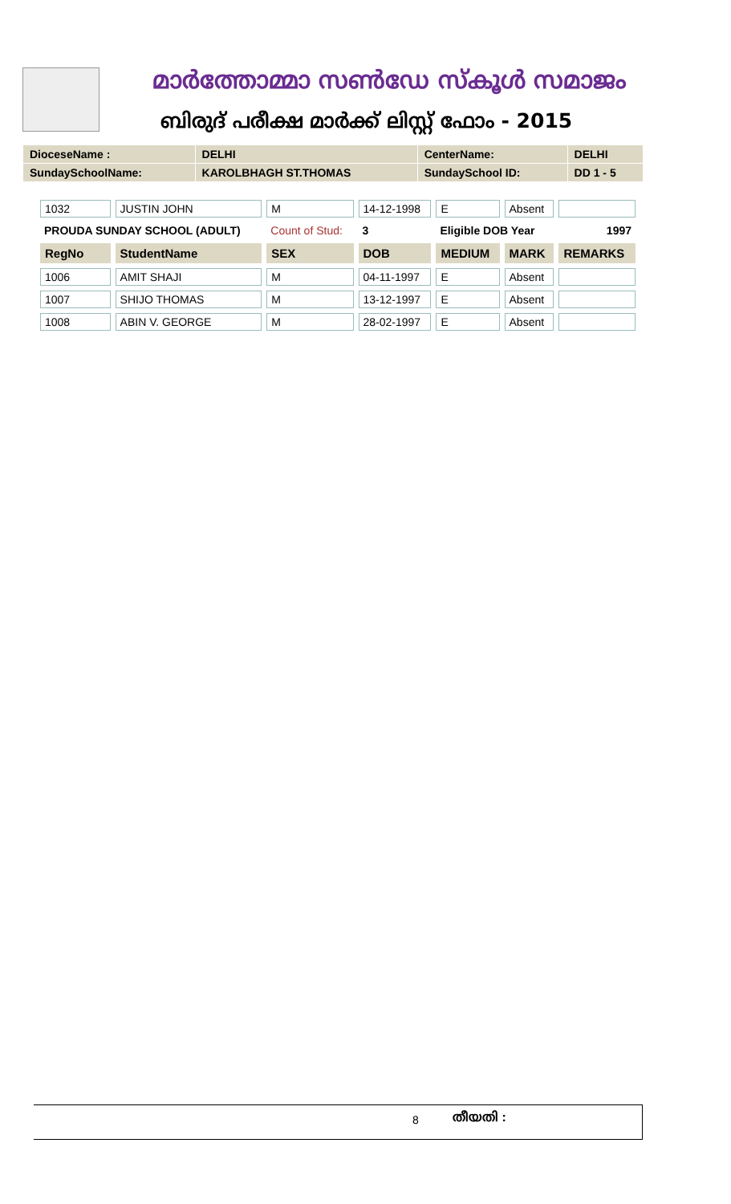മാർത്തോമ്മാ സൺഡേ സ്കൂൾ സമാജം
ബിരുദ് പരീക്ഷ മാർക്ക് ലിസ്റ്റ് ഫോം - 2015
| DioceseName : | DELHI | CenterName: | DELHI |
| SundaySchoolName: | KAROLBHAGH ST.THOMAS | SundaySchool ID: | DD 1 - 5 |
| 1032 | JUSTIN JOHN | M | 14-12-1998 | E | Absent | |
| PROUDA SUNDAY SCHOOL (ADULT) | | Count of Stud: | 3 | Eligible DOB Year | | 1997 |
| RegNo | StudentName | SEX | DOB | MEDIUM | MARK | REMARKS |
| 1006 | AMIT SHAJI | M | 04-11-1997 | E | Absent | |
| 1007 | SHIJO THOMAS | M | 13-12-1997 | E | Absent | |
| 1008 | ABIN V. GEORGE | M | 28-02-1997 | E | Absent | |
8 തീയതി :